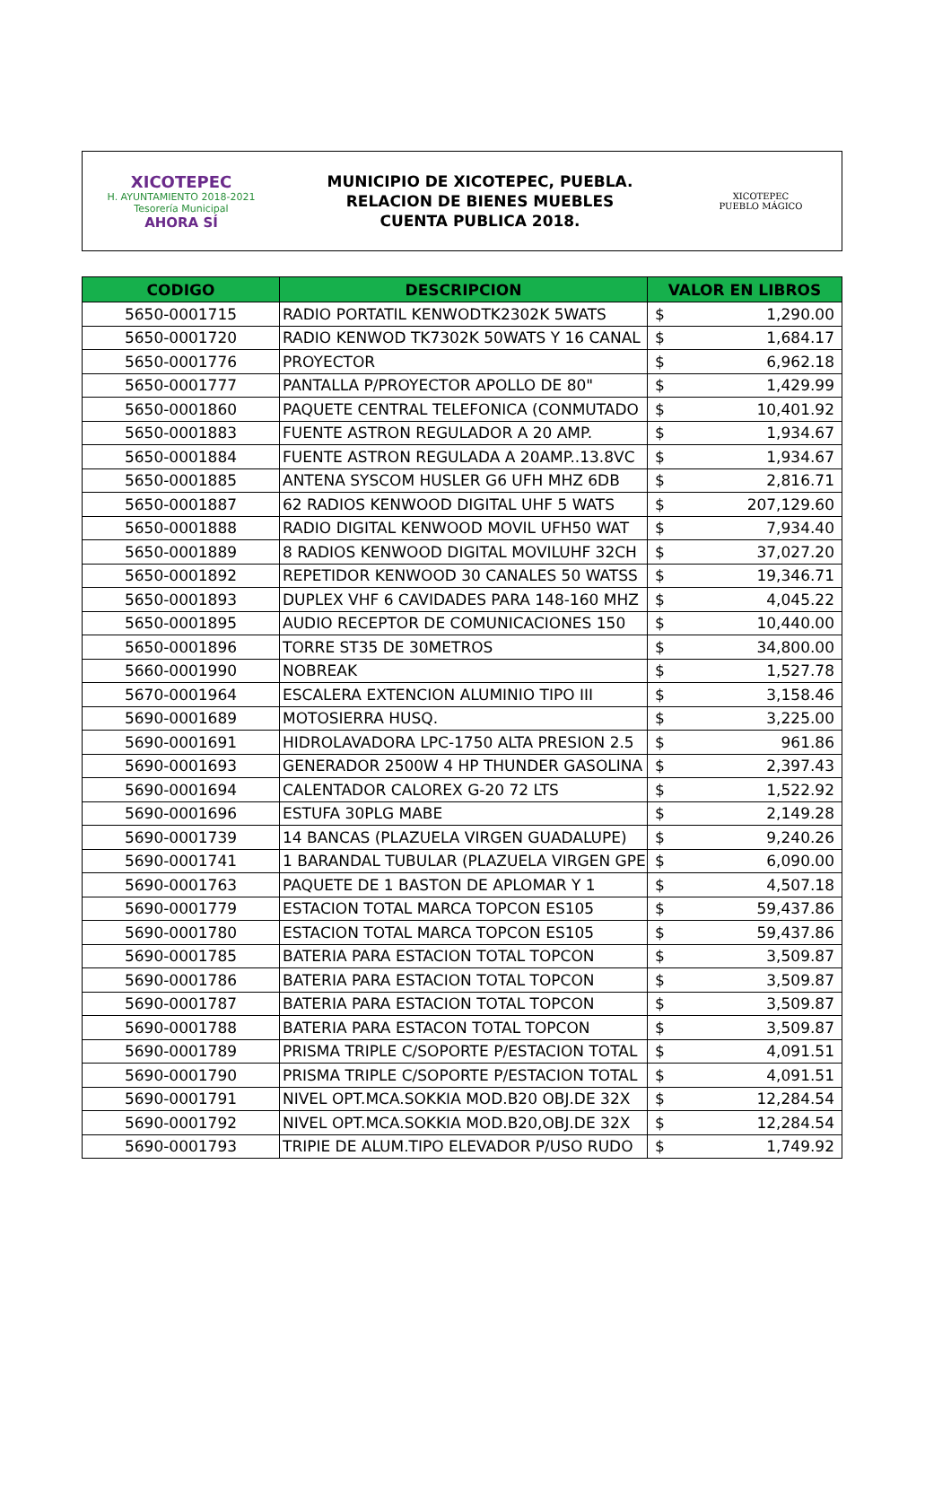XICOTEPEC
H. AYUNTAMIENTO 2018-2021
Tesorería Municipal
AHORA SÍ
MUNICIPIO DE XICOTEPEC, PUEBLA.
RELACION DE BIENES MUEBLES
CUENTA PUBLICA 2018.
XICOTEPEC
PUEBLO MÁGICO
| CODIGO | DESCRIPCION | VALOR EN LIBROS | |
| --- | --- | --- | --- |
| 5650-0001715 | RADIO PORTATIL KENWODTK2302K 5WATS | $ | 1,290.00 |
| 5650-0001720 | RADIO KENWOD TK7302K 50WATS Y 16 CANAL | $ | 1,684.17 |
| 5650-0001776 | PROYECTOR | $ | 6,962.18 |
| 5650-0001777 | PANTALLA P/PROYECTOR APOLLO DE 80" | $ | 1,429.99 |
| 5650-0001860 | PAQUETE CENTRAL TELEFONICA (CONMUTADO | $ | 10,401.92 |
| 5650-0001883 | FUENTE ASTRON REGULADOR A 20 AMP. | $ | 1,934.67 |
| 5650-0001884 | FUENTE ASTRON REGULADA A 20AMP..13.8VC | $ | 1,934.67 |
| 5650-0001885 | ANTENA SYSCOM HUSLER G6 UFH MHZ 6DB | $ | 2,816.71 |
| 5650-0001887 | 62 RADIOS KENWOOD DIGITAL UHF 5 WATS | $ | 207,129.60 |
| 5650-0001888 | RADIO DIGITAL KENWOOD MOVIL UFH50 WAT | $ | 7,934.40 |
| 5650-0001889 | 8 RADIOS KENWOOD DIGITAL MOVILUHF 32CH | $ | 37,027.20 |
| 5650-0001892 | REPETIDOR KENWOOD 30 CANALES 50 WATSS | $ | 19,346.71 |
| 5650-0001893 | DUPLEX VHF 6 CAVIDADES PARA 148-160 MHZ | $ | 4,045.22 |
| 5650-0001895 | AUDIO RECEPTOR DE COMUNICACIONES 150 | $ | 10,440.00 |
| 5650-0001896 | TORRE ST35 DE 30METROS | $ | 34,800.00 |
| 5660-0001990 | NOBREAK | $ | 1,527.78 |
| 5670-0001964 | ESCALERA EXTENCION ALUMINIO TIPO III | $ | 3,158.46 |
| 5690-0001689 | MOTOSIERRA HUSQ. | $ | 3,225.00 |
| 5690-0001691 | HIDROLAVADORA LPC-1750 ALTA PRESION 2.5 | $ | 961.86 |
| 5690-0001693 | GENERADOR 2500W 4 HP THUNDER GASOLINA | $ | 2,397.43 |
| 5690-0001694 | CALENTADOR CALOREX G-20 72 LTS | $ | 1,522.92 |
| 5690-0001696 | ESTUFA 30PLG MABE | $ | 2,149.28 |
| 5690-0001739 | 14 BANCAS (PLAZUELA VIRGEN GUADALUPE) | $ | 9,240.26 |
| 5690-0001741 | 1 BARANDAL TUBULAR (PLAZUELA VIRGEN GPE | $ | 6,090.00 |
| 5690-0001763 | PAQUETE DE 1 BASTON DE APLOMAR Y 1 | $ | 4,507.18 |
| 5690-0001779 | ESTACION TOTAL MARCA TOPCON ES105 | $ | 59,437.86 |
| 5690-0001780 | ESTACION TOTAL MARCA TOPCON ES105 | $ | 59,437.86 |
| 5690-0001785 | BATERIA PARA ESTACION TOTAL TOPCON | $ | 3,509.87 |
| 5690-0001786 | BATERIA PARA ESTACION TOTAL TOPCON | $ | 3,509.87 |
| 5690-0001787 | BATERIA PARA ESTACION TOTAL TOPCON | $ | 3,509.87 |
| 5690-0001788 | BATERIA PARA ESTACON TOTAL TOPCON | $ | 3,509.87 |
| 5690-0001789 | PRISMA TRIPLE C/SOPORTE P/ESTACION TOTAL | $ | 4,091.51 |
| 5690-0001790 | PRISMA TRIPLE C/SOPORTE P/ESTACION TOTAL | $ | 4,091.51 |
| 5690-0001791 | NIVEL OPT.MCA.SOKKIA MOD.B20 OBJ.DE 32X | $ | 12,284.54 |
| 5690-0001792 | NIVEL OPT.MCA.SOKKIA MOD.B20,OBJ.DE 32X | $ | 12,284.54 |
| 5690-0001793 | TRIPIE DE ALUM.TIPO ELEVADOR P/USO RUDO | $ | 1,749.92 |